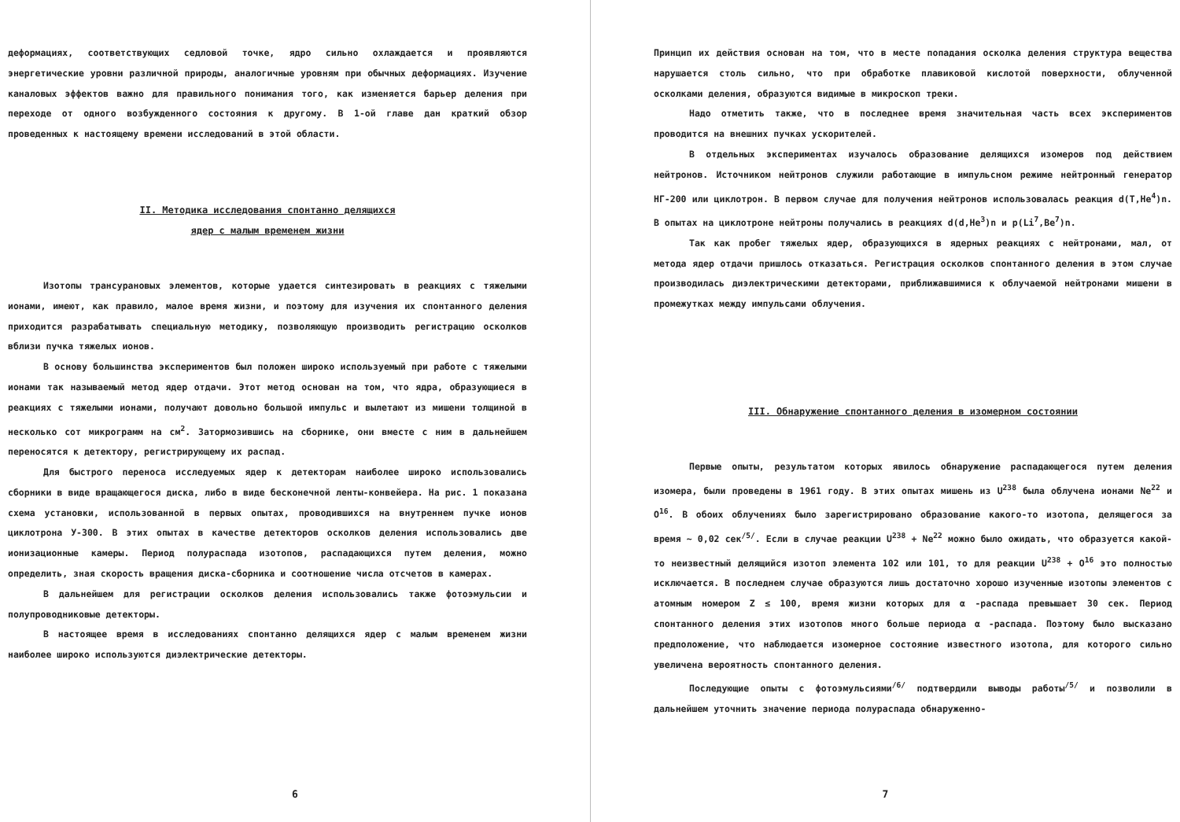деформациях, соответствующих седловой точке, ядро сильно охлаждается и проявляются энергетические уровни различной природы, аналогичные уровням при обычных деформациях. Изучение каналовых эффектов важно для правильного понимания того, как изменяется барьер деления при переходе от одного возбужденного состояния к другому. В 1-ой главе дан краткий обзор проведенных к настоящему времени исследований в этой области.
II. Методика исследования спонтанно делящихся
ядер с малым временем жизни
Изотопы трансурановых элементов, которые удается синтезировать в реакциях с тяжелыми ионами, имеют, как правило, малое время жизни, и поэтому для изучения их спонтанного деления приходится разрабатывать специальную методику, позволяющую производить регистрацию осколков вблизи пучка тяжелых ионов.
В основу большинства экспериментов был положен широко используемый при работе с тяжелыми ионами так называемый метод ядер отдачи. Этот метод основан на том, что ядра, образующиеся в реакциях с тяжелыми ионами, получают довольно большой импульс и вылетают из мишени толщиной в несколько сот микрограмм на см<sup>2</sup>. Затормозившись на сборнике, они вместе с ним в дальнейшем переносятся к детектору, регистрирующему их распад.
Для быстрого переноса исследуемых ядер к детекторам наиболее широко использовались сборники в виде вращающегося диска, либо в виде бесконечной ленты-конвейера. На рис. 1 показана схема установки, использованной в первых опытах, проводившихся на внутреннем пучке ионов циклотрона У-300. В этих опытах в качестве детекторов осколков деления использовались две ионизационные камеры. Период полураспада изотопов, распадающихся путем деления, можно определить, зная скорость вращения диска-сборника и соотношение числа отсчетов в камерах.
В дальнейшем для регистрации осколков деления использовались также фотоэмульсии и полупроводниковые детекторы.
В настоящее время в исследованиях спонтанно делящихся ядер с малым временем жизни наиболее широко используются диэлектрические детекторы.
6
Принцип их действия основан на том, что в месте попадания осколка деления структура вещества нарушается столь сильно, что при обработке плавиковой кислотой поверхности, облученной осколками деления, образуются видимые в микроскоп треки.
Надо отметить также, что в последнее время значительная часть всех экспериментов проводится на внешних пучках ускорителей.
В отдельных экспериментах изучалось образование делящихся изомеров под действием нейтронов. Источником нейтронов служили работающие в импульсном режиме нейтронный генератор НГ-200 или циклотрон. В первом случае для получения нейтронов использовалась реакция d(T,He<sup>4</sup>)n. В опытах на циклотроне нейтроны получались в реакциях d(d,He<sup>3</sup>)n и p(Li<sup>7</sup>,Be<sup>7</sup>)n.
Так как пробег тяжелых ядер, образующихся в ядерных реакциях с нейтронами, мал, от метода ядер отдачи пришлось отказаться. Регистрация осколков спонтанного деления в этом случае производилась диэлектрическими детекторами, приближавшимися к облучаемой нейтронами мишени в промежутках между импульсами облучения.
III. Обнаружение спонтанного деления в изомерном состоянии
Первые опыты, результатом которых явилось обнаружение распадающегося путем деления изомера, были проведены в 1961 году. В этих опытах мишень из U<sup>238</sup> была облучена ионами Ne<sup>22</sup> и O<sup>16</sup>. В обоих облучениях было зарегистрировано образование какого-то изотопа, делящегося за время ~ 0,02 сек<sup>/5/</sup>. Если в случае реакции U<sup>238</sup> + Ne<sup>22</sup> можно было ожидать, что образуется какой-то неизвестный делящийся изотоп элемента 102 или 101, то для реакции U<sup>238</sup> + O<sup>16</sup> это полностью исключается. В последнем случае образуются лишь достаточно хорошо изученные изотопы элементов с атомным номером Z ≤ 100, время жизни которых для α -распада превышает 30 сек. Период спонтанного деления этих изотопов много больше периода α -распада. Поэтому было высказано предположение, что наблюдается изомерное состояние известного изотопа, для которого сильно увеличена вероятность спонтанного деления.
Последующие опыты с фотоэмульсиями<sup>/6/</sup> подтвердили выводы работы<sup>/5/</sup> и позволили в дальнейшем уточнить значение периода полураспада обнаруженно-
7